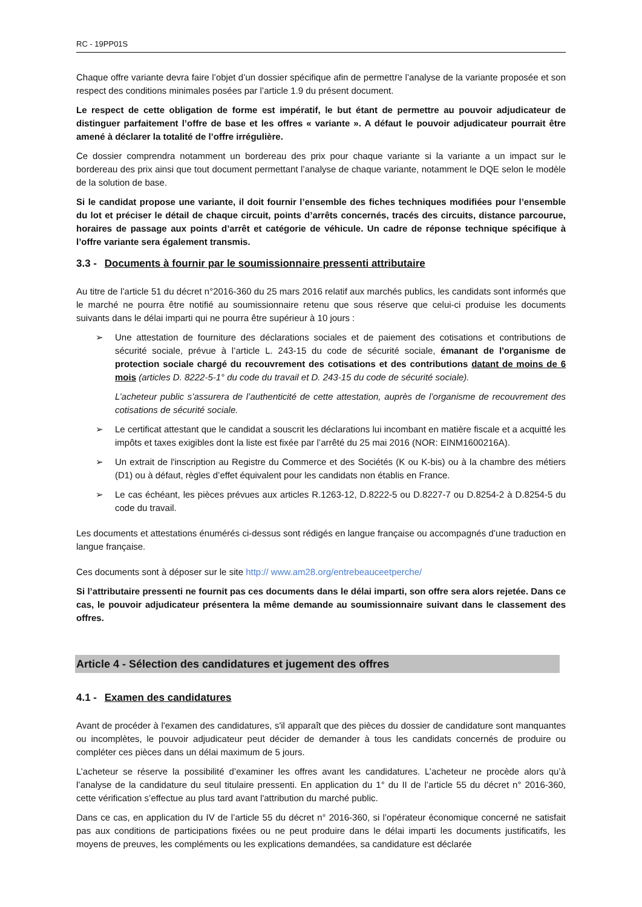RC - 19PP01S
Chaque offre variante devra faire l’objet d’un dossier spécifique afin de permettre l’analyse de la variante proposée et son respect des conditions minimales posées par l’article 1.9 du présent document.
Le respect de cette obligation de forme est impératif, le but étant de permettre au pouvoir adjudicateur de distinguer parfaitement l’offre de base et les offres « variante ». A défaut le pouvoir adjudicateur pourrait être amené à déclarer la totalité de l’offre irrégulière.
Ce dossier comprendra notamment un bordereau des prix pour chaque variante si la variante a un impact sur le bordereau des prix ainsi que tout document permettant l’analyse de chaque variante, notamment le DQE selon le modèle de la solution de base.
Si le candidat propose une variante, il doit fournir l’ensemble des fiches techniques modifiées pour l’ensemble du lot et préciser le détail de chaque circuit, points d’arrêts concernés, tracés des circuits, distance parcourue, horaires de passage aux points d’arrêt et catégorie de véhicule. Un cadre de réponse technique spécifique à l’offre variante sera également transmis.
3.3 - Documents à fournir par le soumissionnaire pressenti attributaire
Au titre de l’article 51 du décret n°2016-360 du 25 mars 2016 relatif aux marchés publics, les candidats sont informés que le marché ne pourra être notifié au soumissionnaire retenu que sous réserve que celui-ci produise les documents suivants dans le délai imparti qui ne pourra être supérieur à 10 jours :
➢ Une attestation de fourniture des déclarations sociales et de paiement des cotisations et contributions de sécurité sociale, prévue à l’article L. 243-15 du code de sécurité sociale, émanant de l'organisme de protection sociale chargé du recouvrement des cotisations et des contributions datant de moins de 6 mois (articles D. 8222-5-1° du code du travail et D. 243-15 du code de sécurité sociale).
L’acheteur public s’assurera de l’authenticité de cette attestation, auprès de l’organisme de recouvrement des cotisations de sécurité sociale.
➢ Le certificat attestant que le candidat a souscrit les déclarations lui incombant en matière fiscale et a acquitté les impôts et taxes exigibles dont la liste est fixée par l’arrêté du 25 mai 2016 (NOR: EINM1600216A).
➢ Un extrait de l'inscription au Registre du Commerce et des Sociétés (K ou K-bis) ou à la chambre des métiers (D1) ou à défaut, règles d’effet équivalent pour les candidats non établis en France.
➢ Le cas échéant, les pièces prévues aux articles R.1263-12, D.8222-5 ou D.8227-7 ou D.8254-2 à D.8254-5 du code du travail.
Les documents et attestations énumérés ci-dessus sont rédigés en langue française ou accompagnés d’une traduction en langue française.
Ces documents sont à déposer sur le site http:// www.am28.org/entrebeauceetperche/
Si l’attributaire pressenti ne fournit pas ces documents dans le délai imparti, son offre sera alors rejetée. Dans ce cas, le pouvoir adjudicateur présentera la même demande au soumissionnaire suivant dans le classement des offres.
Article 4 - Sélection des candidatures et jugement des offres
4.1 - Examen des candidatures
Avant de procéder à l'examen des candidatures, s'il apparaît que des pièces du dossier de candidature sont manquantes ou incomplètes, le pouvoir adjudicateur peut décider de demander à tous les candidats concernés de produire ou compléter ces pièces dans un délai maximum de 5 jours.
L’acheteur se réserve la possibilité d’examiner les offres avant les candidatures. L’acheteur ne procède alors qu’à l’analyse de la candidature du seul titulaire pressenti. En application du 1° du II de l’article 55 du décret n° 2016-360, cette vérification s’effectue au plus tard avant l'attribution du marché public.
Dans ce cas, en application du IV de l’article 55 du décret n° 2016-360, si l’opérateur économique concerné ne satisfait pas aux conditions de participations fixées ou ne peut produire dans le délai imparti les documents justificatifs, les moyens de preuves, les compléments ou les explications demandées, sa candidature est déclarée